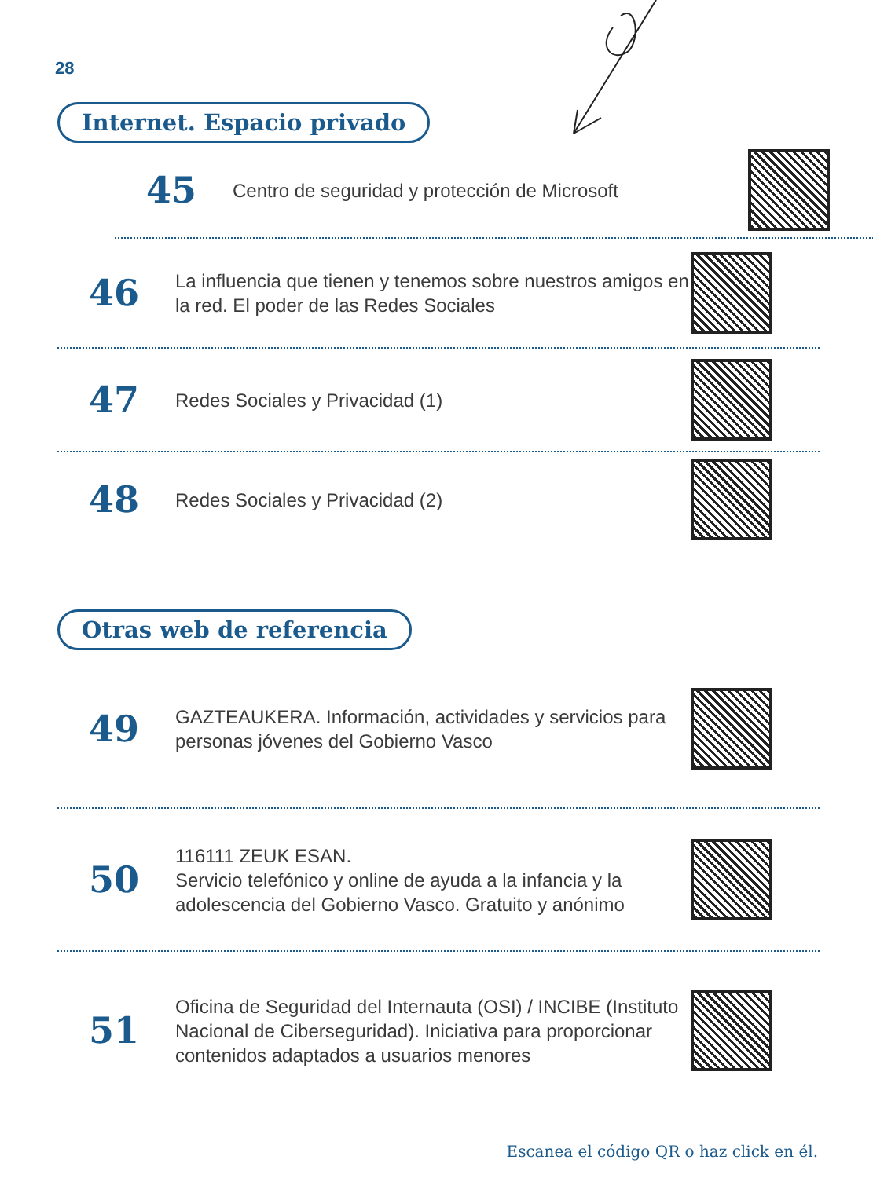28
Internet. Espacio privado
45
Centro de seguridad y protección de Microsoft
46
La influencia que tienen y tenemos sobre nuestros amigos en la red. El poder de las Redes Sociales
47
Redes Sociales y Privacidad (1)
48
Redes Sociales y Privacidad (2)
Otras web de referencia
49
GAZTEAUKERA. Información, actividades y servicios para personas jóvenes del Gobierno Vasco
50
116111 ZEUK ESAN.
Servicio telefónico y online de ayuda a la infancia y la adolescencia del Gobierno Vasco. Gratuito y anónimo
51
Oficina de Seguridad del Internauta (OSI) / INCIBE (Instituto Nacional de Ciberseguridad). Iniciativa para proporcionar contenidos adaptados a usuarios menores
Escanea el código QR o haz click en él.